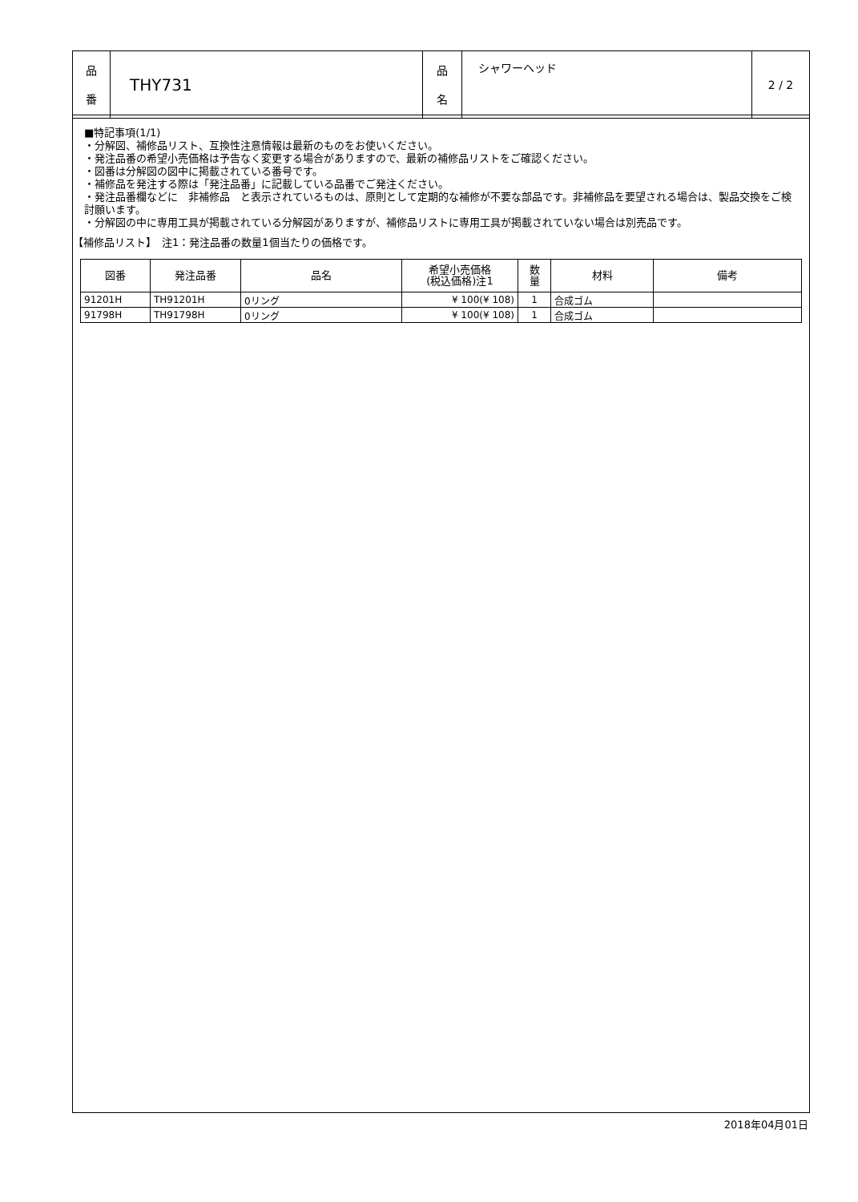| 品 番 | THY731 | 品 名 | シャワーヘッド | 2 / 2 |
■特記事項(1/1)
・分解図、補修品リスト、互換性注意情報は最新のものをお使いください。
・発注品番の希望小売価格は予告なく変更する場合がありますので、最新の補修品リストをご確認ください。
・図番は分解図の図中に掲載されている番号です。
・補修品を発注する際は「発注品番」に記載している品番でご発注ください。
・発注品番欄などに　非補修品　と表示されているものは、原則として定期的な補修が不要な部品です。非補修品を要望される場合は、製品交換をご検討願います。
・分解図の中に専用工具が掲載されている分解図がありますが、補修品リストに専用工具が掲載されていない場合は別売品です。
【補修品リスト】　注1：発注品番の数量1個当たりの価格です。
| 図番 | 発注品番 | 品名 | 希望小売価格 (税込価格)注1 | 数 量 | 材料 | 備考 |
| --- | --- | --- | --- | --- | --- | --- |
| 91201H | TH91201H | 0リング | ¥ 100(¥ 108) | 1 | 合成ゴム | |
| 91798H | TH91798H | 0リング | ¥ 100(¥ 108) | 1 | 合成ゴム | |
2018年04月01日